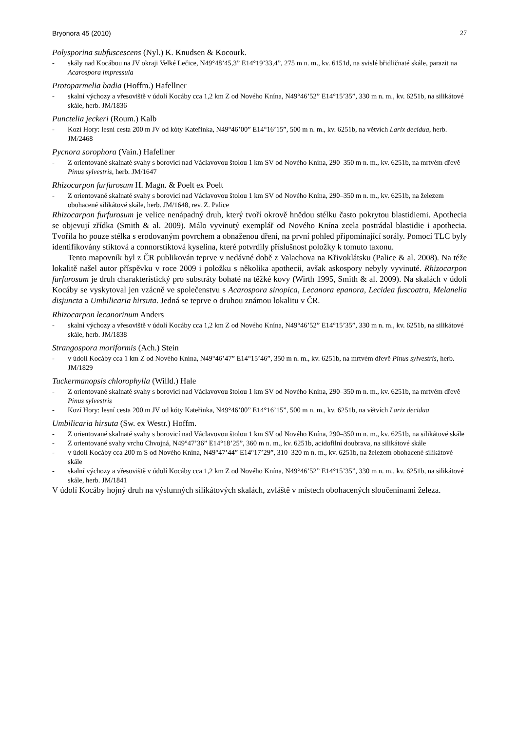Bryonora 45 (2010) 27
Polysporina subfuscescens (Nyl.) K. Knudsen & Kocourk.
- skály nad Kocábou na JV okraji Velké Lečice, N49°48’45,3” E14°19’33,4”, 275 m n. m., kv. 6151d, na svislé břidličnaté skále, parazit na Acarospora impressula
Protoparmelia badia (Hoffm.) Hafellner
- skalní výchozy a vřesoviště v údolí Kocáby cca 1,2 km Z od Nového Knína, N49°46’52” E14°15’35”, 330 m n. m., kv. 6251b, na silikátové skále, herb. JM/1836
Punctelia jeckeri (Roum.) Kalb
- Kozí Hory: lesní cesta 200 m JV od kóty Kateřinka, N49°46’00” E14°16’15”, 500 m n. m., kv. 6251b, na větvích Larix decidua, herb. JM/2468
Pycnora sorophora (Vain.) Hafellner
- Z orientované skalnaté svahy s borovicí nad Václavovou štolou 1 km SV od Nového Knína, 290–350 m n. m., kv. 6251b, na mrtvém dřevě Pinus sylvestris, herb. JM/1647
Rhizocarpon furfurosum H. Magn. & Poelt ex Poelt
- Z orientované skalnaté svahy s borovicí nad Václavovou štolou 1 km SV od Nového Knína, 290–350 m n. m., kv. 6251b, na železem obohacené silikátové skále, herb. JM/1648, rev. Z. Palice
Rhizocarpon furfurosum je velice nenápadný druh, který tvoří okrově hnědou stélku často pokrytou blastidiemi. Apothecia se objevují zřídka (Smith & al. 2009). Málo vyvinutý exemplář od Nového Knína zcela postrádal blastidie i apothecia. Tvořila ho pouze stélka s erodovaným povrchem a obnaženou dřeni, na první pohled připomínající sorály. Pomocí TLC byly identifikovány stiktová a connorstiktová kyselina, které potvrdily příslušnost položky k tomuto taxonu.
Tento mapovník byl z ČR publikován teprve v nedávné době z Valachova na Křivoklátsku (Palice & al. 2008). Na téže lokalitě našel autor příspěvku v roce 2009 i položku s několika apothecii, avšak askospory nebyly vyvinuté. Rhizocarpon furfurosum je druh charakteristický pro substráty bohaté na těžké kovy (Wirth 1995, Smith & al. 2009). Na skalách v údolí Kocáby se vyskytoval jen vzácně ve společenstvu s Acarospora sinopica, Lecanora epanora, Lecidea fuscoatra, Melanelia disjuncta a Umbilicaria hirsuta. Jedná se teprve o druhou známou lokalitu v ČR.
Rhizocarpon lecanorinum Anders
- skalní výchozy a vřesoviště v údolí Kocáby cca 1,2 km Z od Nového Knína, N49°46’52” E14°15’35”, 330 m n. m., kv. 6251b, na silikátové skále, herb. JM/1838
Strangospora moriformis (Ach.) Stein
- v údolí Kocáby cca 1 km Z od Nového Knína, N49°46’47” E14°15’46”, 350 m n. m., kv. 6251b, na mrtvém dřevě Pinus sylvestris, herb. JM/1829
Tuckermanopsis chlorophylla (Willd.) Hale
- Z orientované skalnaté svahy s borovicí nad Václavovou štolou 1 km SV od Nového Knína, 290–350 m n. m., kv. 6251b, na mrtvém dřevě Pinus sylvestris
- Kozí Hory: lesní cesta 200 m JV od kóty Kateřinka, N49°46’00” E14°16’15”, 500 m n. m., kv. 6251b, na větvích Larix decidua
Umbilicaria hirsuta (Sw. ex Westr.) Hoffm.
- Z orientované skalnaté svahy s borovicí nad Václavovou štolou 1 km SV od Nového Knína, 290–350 m n. m., kv. 6251b, na silikátové skále
- Z orientované svahy vrchu Chvojná, N49°47’36” E14°18’25”, 360 m n. m., kv. 6251b, acidofilní doubrava, na silikátové skále
- v údolí Kocáby cca 200 m S od Nového Knína, N49°47’44” E14°17’29”, 310–320 m n. m., kv. 6251b, na železem obohacené silikátové skále
- skalní výchozy a vřesoviště v údolí Kocáby cca 1,2 km Z od Nového Knína, N49°46’52” E14°15’35”, 330 m n. m., kv. 6251b, na silikátové skále, herb. JM/1841
V údolí Kocáby hojný druh na výslunných silikátových skalách, zvláště v místech obohacených sloučeninami železa.